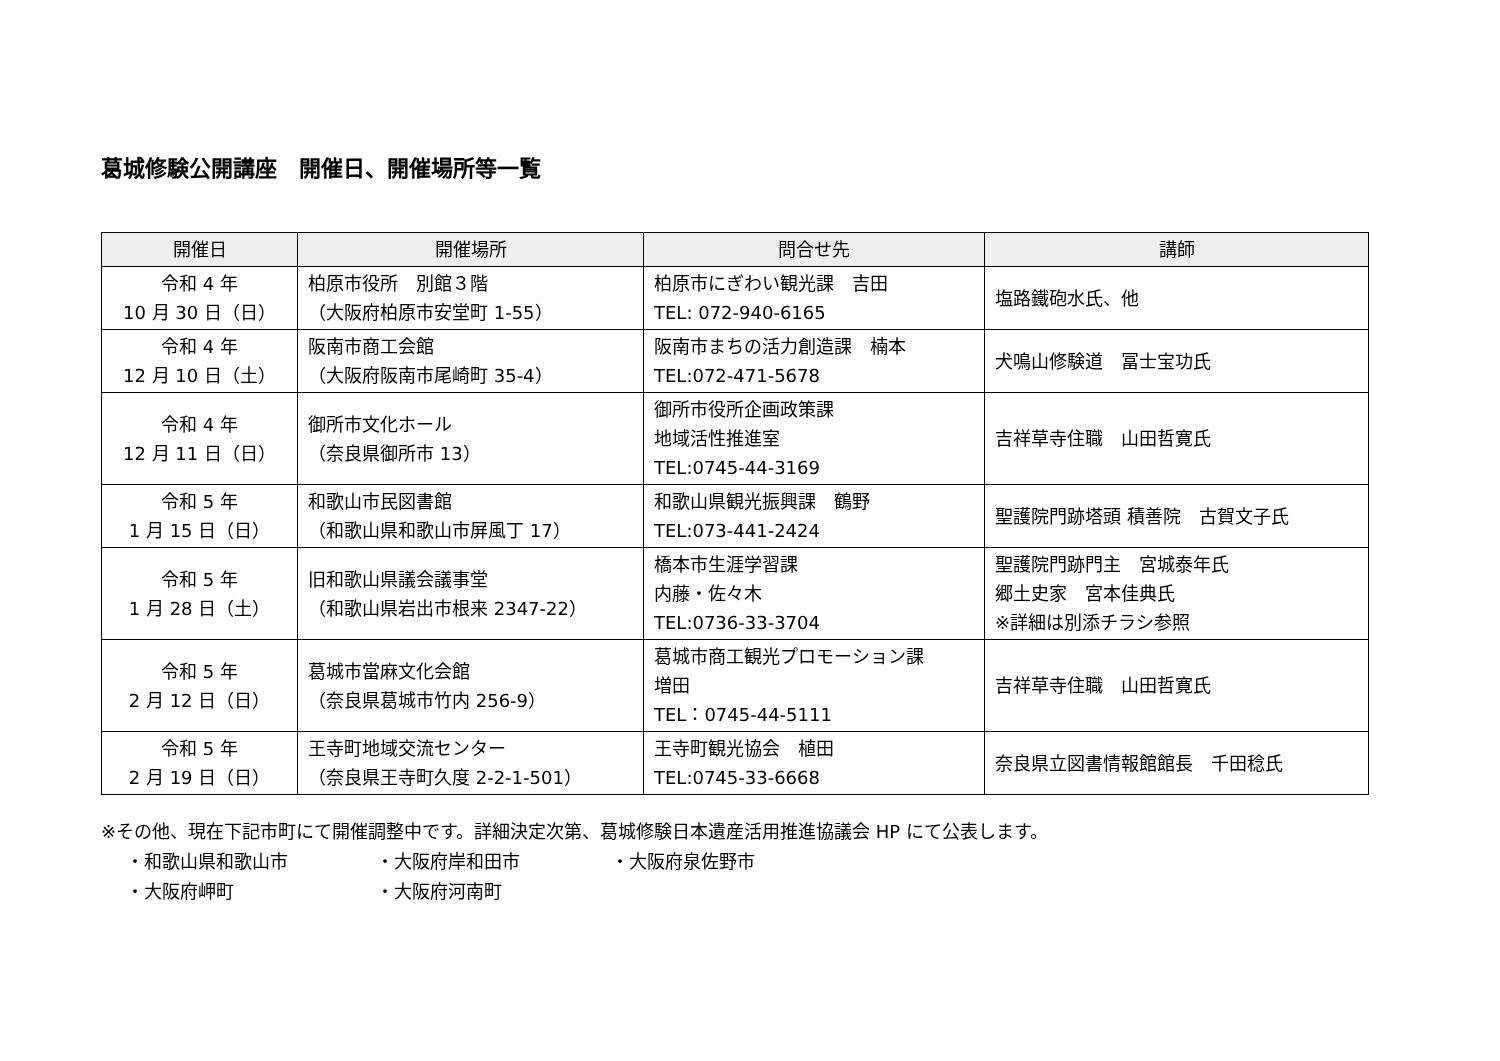葛城修験公開講座　開催日、開催場所等一覧
| 開催日 | 開催場所 | 問合せ先 | 講師 |
| --- | --- | --- | --- |
| 令和 4 年 10 月 30 日（日） | 柏原市役所 別館３階 （大阪府柏原市安堂町 1-55） | 柏原市にぎわい観光課 吉田 TEL: 072-940-6165 | 塩路鐵砲水氏、他 |
| 令和 4 年 12 月 10 日（土） | 阪南市商工会館 （大阪府阪南市尾崎町 35-4） | 阪南市まちの活力創造課 楠本 TEL:072-471-5678 | 犬鳴山修験道 冨士宝功氏 |
| 令和 4 年 12 月 11 日（日） | 御所市文化ホール （奈良県御所市 13） | 御所市役所企画政策課 地域活性推進室 TEL:0745-44-3169 | 吉祥草寺住職 山田哲寛氏 |
| 令和 5 年 1 月 15 日（日） | 和歌山市民図書館 （和歌山県和歌山市屏風丁 17） | 和歌山県観光振興課 鶴野 TEL:073-441-2424 | 聖護院門跡塔頭 積善院 古賀文子氏 |
| 令和 5 年 1 月 28 日（土） | 旧和歌山県議会議事堂 （和歌山県岩出市根来 2347-22） | 橋本市生涯学習課 内藤・佐々木 TEL:0736-33-3704 | 聖護院門跡門主 宮城泰年氏 郷土史家 宮本佳典氏 ※詳細は別添チラシ参照 |
| 令和 5 年 2 月 12 日（日） | 葛城市當麻文化会館 （奈良県葛城市竹内 256-9） | 葛城市商工観光プロモーション課 増田 TEL：0745-44-5111 | 吉祥草寺住職 山田哲寛氏 |
| 令和 5 年 2 月 19 日（日） | 王寺町地域交流センター （奈良県王寺町久度 2-2-1-501） | 王寺町観光協会 植田 TEL:0745-33-6668 | 奈良県立図書情報館館長 千田稔氏 |
※その他、現在下記市町にて開催調整中です。詳細決定次第、葛城修験日本遺産活用推進協議会 HP にて公表します。
・和歌山県和歌山市 ・大阪府岸和田市 ・大阪府泉佐野市 ・大阪府岬町 ・大阪府河南町